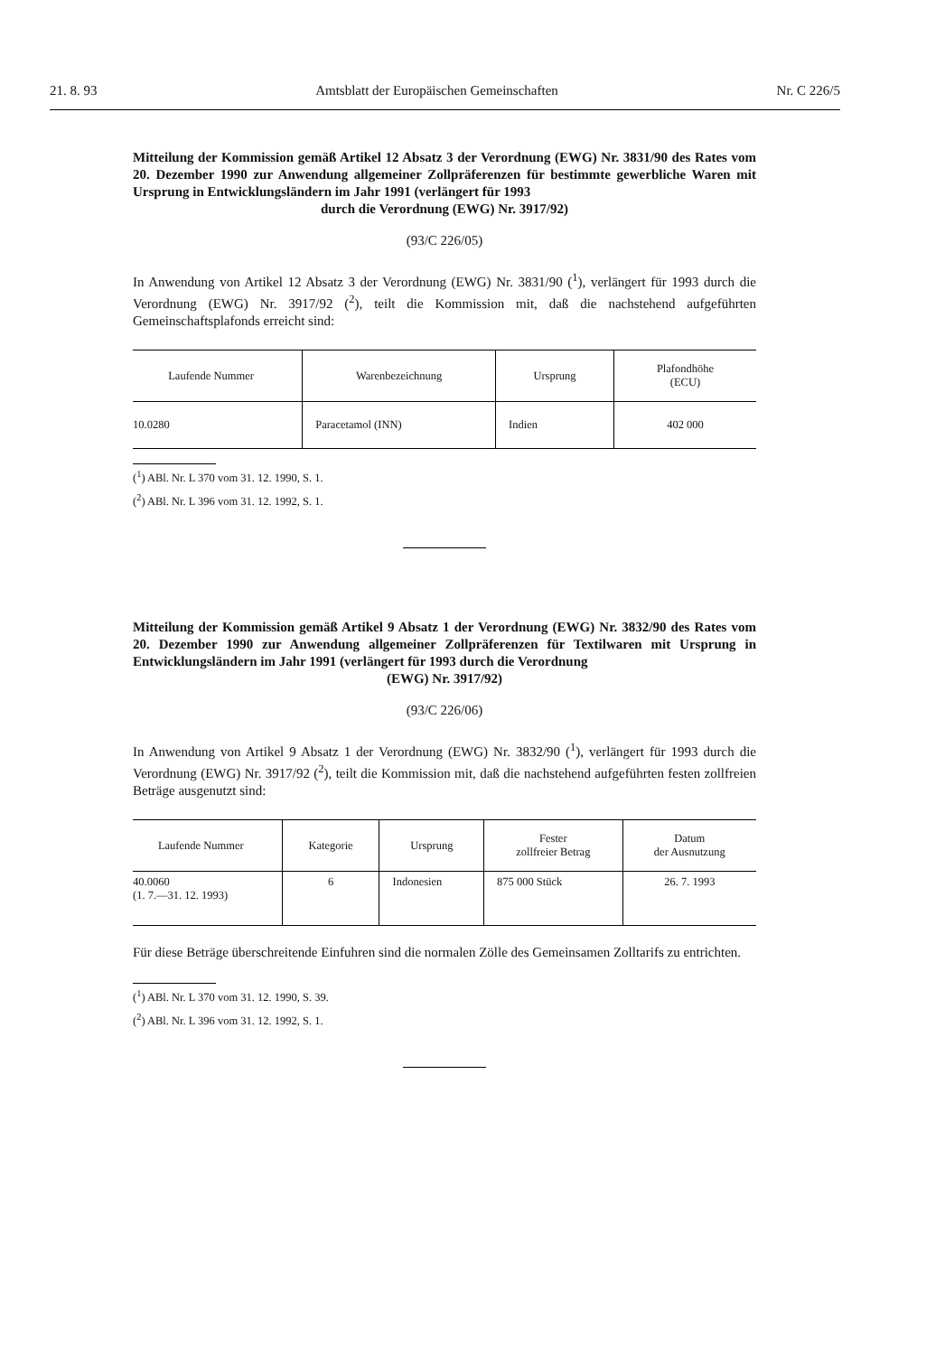21. 8. 93 Amtsblatt der Europäischen Gemeinschaften Nr. C 226/5
Mitteilung der Kommission gemäß Artikel 12 Absatz 3 der Verordnung (EWG) Nr. 3831/90 des Rates vom 20. Dezember 1990 zur Anwendung allgemeiner Zollpräferenzen für bestimmte gewerbliche Waren mit Ursprung in Entwicklungsländern im Jahr 1991 (verlängert für 1993
durch die Verordnung (EWG) Nr. 3917/92)
(93/C 226/05)
In Anwendung von Artikel 12 Absatz 3 der Verordnung (EWG) Nr. 3831/90 (<sup>1</sup>), verlängert für 1993 durch die Verordnung (EWG) Nr. 3917/92 (<sup>2</sup>), teilt die Kommission mit, daß die nachstehend aufgeführten Gemeinschaftsplafonds erreicht sind:
| Laufende Nummer | Warenbezeichnung | Ursprung | Plafondhöhe (ECU) |
| --- | --- | --- | --- |
| 10.0280 | Paracetamol (INN) | Indien | 402 000 |
(<sup>1</sup>) ABl. Nr. L 370 vom 31. 12. 1990, S. 1.
(<sup>2</sup>) ABl. Nr. L 396 vom 31. 12. 1992, S. 1.
Mitteilung der Kommission gemäß Artikel 9 Absatz 1 der Verordnung (EWG) Nr. 3832/90 des Rates vom 20. Dezember 1990 zur Anwendung allgemeiner Zollpräferenzen für Textilwaren mit Ursprung in Entwicklungsländern im Jahr 1991 (verlängert für 1993 durch die Verordnung
(EWG) Nr. 3917/92)
(93/C 226/06)
In Anwendung von Artikel 9 Absatz 1 der Verordnung (EWG) Nr. 3832/90 (<sup>1</sup>), verlängert für 1993 durch die Verordnung (EWG) Nr. 3917/92 (<sup>2</sup>), teilt die Kommission mit, daß die nachstehend aufgeführten festen zollfreien Beträge ausgenutzt sind:
| Laufende Nummer | Kategorie | Ursprung | Fester zollfreier Betrag | Datum der Ausnutzung |
| --- | --- | --- | --- | --- |
| 40.0060 (1. 7.—31. 12. 1993) | 6 | Indonesien | 875 000 Stück | 26. 7. 1993 |
Für diese Beträge überschreitende Einfuhren sind die normalen Zölle des Gemeinsamen Zolltarifs zu entrichten.
(<sup>1</sup>) ABl. Nr. L 370 vom 31. 12. 1990, S. 39.
(<sup>2</sup>) ABl. Nr. L 396 vom 31. 12. 1992, S. 1.